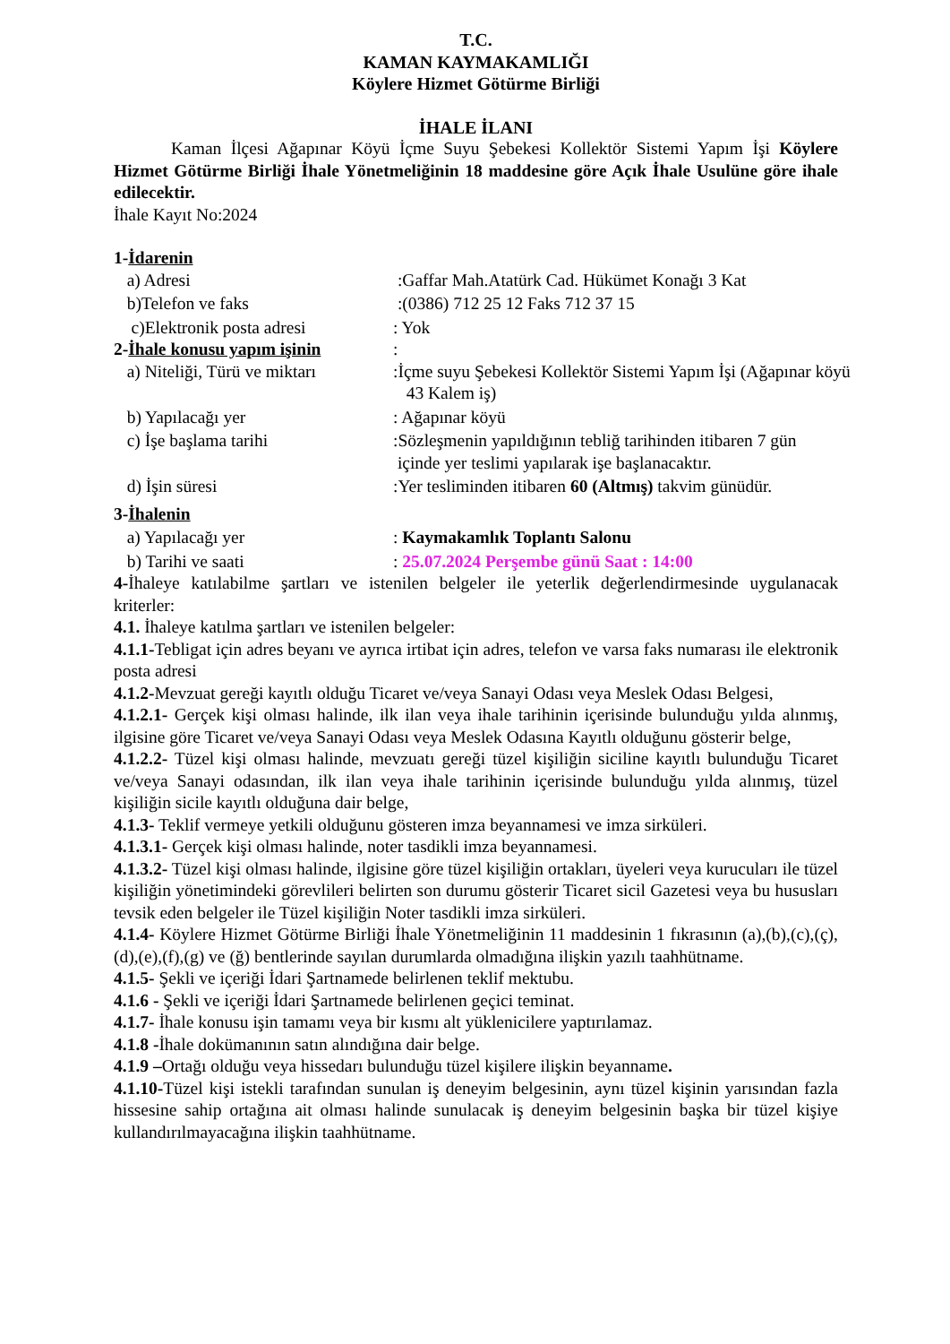T.C.
KAMAN KAYMAKAMLIĞI
Köylere Hizmet Götürme Birliği
İHALE İLANI
Kaman İlçesi Ağapınar Köyü İçme Suyu Şebekesi Kollektör Sistemi Yapım İşi Köylere Hizmet Götürme Birliği İhale Yönetmeliğinin 18 maddesine göre Açık İhale Usulüne göre ihale edilecektir.
İhale Kayıt No:2024
1-İdarenin
a) Adresi :Gaffar Mah.Atatürk Cad. Hükümet Konağı 3 Kat
b)Telefon ve faks :(0386) 712 25 12 Faks 712 37 15
c)Elektronik posta adresi : Yok
2-İhale konusu yapım işinin
:
a) Niteliği, Türü ve miktarı
:İçme suyu Şebekesi Kollektör Sistemi Yapım İşi (Ağapınar köyü
43 Kalem iş)
b) Yapılacağı yer : Ağapınar köyü
c) İşe başlama tarihi :Sözleşmenin yapıldığının tebliğ tarihinden itibaren 7 gün
içinde yer teslimi yapılarak işe başlanacaktır.
d) İşin süresi :Yer tesliminden itibaren 60 (Altmış) takvim günüdür.
3-İhalenin
a) Yapılacağı yer : Kaymakamlık Toplantı Salonu
b) Tarihi ve saati : 25.07.2024 Perşembe günü Saat : 14:00
4-İhaleye katılabilme şartları ve istenilen belgeler ile yeterlik değerlendirmesinde uygulanacak kriterler:
4.1. İhaleye katılma şartları ve istenilen belgeler:
4.1.1-Tebligat için adres beyanı ve ayrıca irtibat için adres, telefon ve varsa faks numarası ile elektronik posta adresi
4.1.2-Mevzuat gereği kayıtlı olduğu Ticaret ve/veya Sanayi Odası veya Meslek Odası Belgesi,
4.1.2.1- Gerçek kişi olması halinde, ilk ilan veya ihale tarihinin içerisinde bulunduğu yılda alınmış, ilgisine göre Ticaret ve/veya Sanayi Odası veya Meslek Odasına Kayıtlı olduğunu gösterir belge,
4.1.2.2- Tüzel kişi olması halinde, mevzuatı gereği tüzel kişiliğin siciline kayıtlı bulunduğu Ticaret ve/veya Sanayi odasından, ilk ilan veya ihale tarihinin içerisinde bulunduğu yılda alınmış, tüzel kişiliğin sicile kayıtlı olduğuna dair belge,
4.1.3- Teklif vermeye yetkili olduğunu gösteren imza beyannamesi ve imza sirküleri.
4.1.3.1- Gerçek kişi olması halinde, noter tasdikli imza beyannamesi.
4.1.3.2- Tüzel kişi olması halinde, ilgisine göre tüzel kişiliğin ortakları, üyeleri veya kurucuları ile tüzel kişiliğin yönetimindeki görevlileri belirten son durumu gösterir Ticaret sicil Gazetesi veya bu hususları tevsik eden belgeler ile Tüzel kişiliğin Noter tasdikli imza sirküleri.
4.1.4- Köylere Hizmet Götürme Birliği İhale Yönetmeliğinin 11 maddesinin 1 fıkrasının (a),(b),(c),(ç),(d),(e),(f),(g) ve (ğ) bentlerinde sayılan durumlarda olmadığına ilişkin yazılı taahhütname.
4.1.5- Şekli ve içeriği İdari Şartnamede belirlenen teklif mektubu.
4.1.6 - Şekli ve içeriği İdari Şartnamede belirlenen geçici teminat.
4.1.7- İhale konusu işin tamamı veya bir kısmı alt yüklenicilere yaptırılamaz.
4.1.8 -İhale dokümanının satın alındığına dair belge.
4.1.9 –Ortağı olduğu veya hissedarı bulunduğu tüzel kişilere ilişkin beyanname.
4.1.10-Tüzel kişi istekli tarafından sunulan iş deneyim belgesinin, aynı tüzel kişinin yarısından fazla hissesine sahip ortağına ait olması halinde sunulacak iş deneyim belgesinin başka bir tüzel kişiye kullandırılmayacağına ilişkin taahhütname.